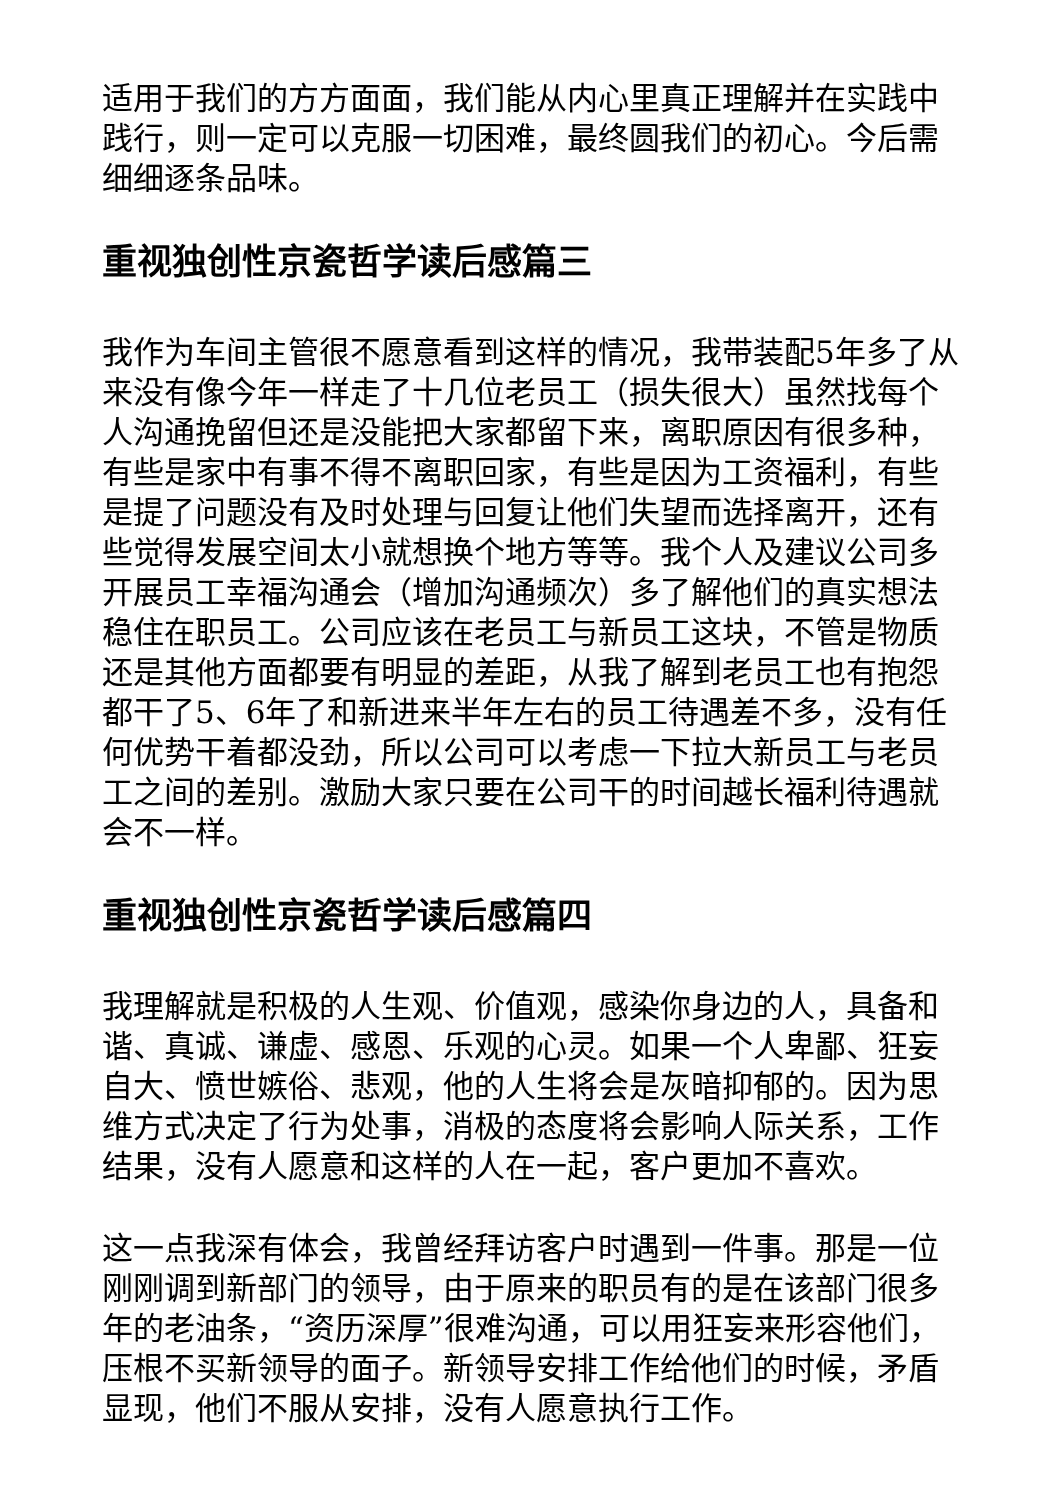适用于我们的方方面面，我们能从内心里真正理解并在实践中践行，则一定可以克服一切困难，最终圆我们的初心。今后需细细逐条品味。
重视独创性京瓷哲学读后感篇三
我作为车间主管很不愿意看到这样的情况，我带装配5年多了从来没有像今年一样走了十几位老员工（损失很大）虽然找每个人沟通挽留但还是没能把大家都留下来，离职原因有很多种，有些是家中有事不得不离职回家，有些是因为工资福利，有些是提了问题没有及时处理与回复让他们失望而选择离开，还有些觉得发展空间太小就想换个地方等等。我个人及建议公司多开展员工幸福沟通会（增加沟通频次）多了解他们的真实想法稳住在职员工。公司应该在老员工与新员工这块，不管是物质还是其他方面都要有明显的差距，从我了解到老员工也有抱怨都干了5、6年了和新进来半年左右的员工待遇差不多，没有任何优势干着都没劲，所以公司可以考虑一下拉大新员工与老员工之间的差别。激励大家只要在公司干的时间越长福利待遇就会不一样。
重视独创性京瓷哲学读后感篇四
我理解就是积极的人生观、价值观，感染你身边的人，具备和谐、真诚、谦虚、感恩、乐观的心灵。如果一个人卑鄙、狂妄自大、愤世嫉俗、悲观，他的人生将会是灰暗抑郁的。因为思维方式决定了行为处事，消极的态度将会影响人际关系，工作结果，没有人愿意和这样的人在一起，客户更加不喜欢。
这一点我深有体会，我曾经拜访客户时遇到一件事。那是一位刚刚调到新部门的领导，由于原来的职员有的是在该部门很多年的老油条，“资历深厚”很难沟通，可以用狂妄来形容他们，压根不买新领导的面子。新领导安排工作给他们的时候，矛盾显现，他们不服从安排，没有人愿意执行工作。